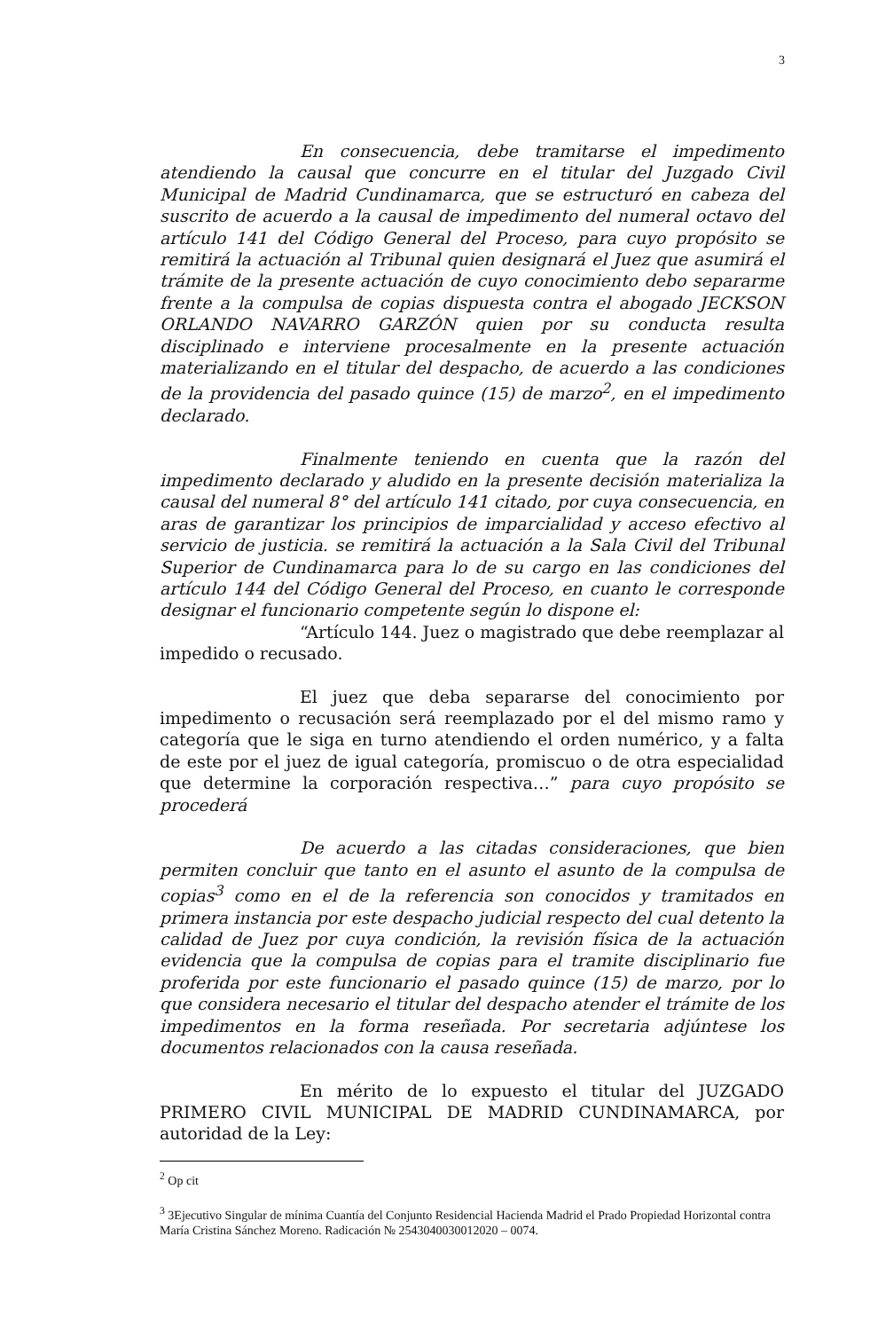3
En consecuencia, debe tramitarse el impedimento atendiendo la causal que concurre en el titular del Juzgado Civil Municipal de Madrid Cundinamarca, que se estructuró en cabeza del suscrito de acuerdo a la causal de impedimento del numeral octavo del artículo 141 del Código General del Proceso, para cuyo propósito se remitirá la actuación al Tribunal quien designará el Juez que asumirá el trámite de la presente actuación de cuyo conocimiento debo separarme frente a la compulsa de copias dispuesta contra el abogado JECKSON ORLANDO NAVARRO GARZÓN quien por su conducta resulta disciplinado e interviene procesalmente en la presente actuación materializando en el titular del despacho, de acuerdo a las condiciones de la providencia del pasado quince (15) de marzo<sup>2</sup>, en el impedimento declarado.
Finalmente teniendo en cuenta que la razón del impedimento declarado y aludido en la presente decisión materializa la causal del numeral 8° del artículo 141 citado, por cuya consecuencia, en aras de garantizar los principios de imparcialidad y acceso efectivo al servicio de justicia. se remitirá la actuación a la Sala Civil del Tribunal Superior de Cundinamarca para lo de su cargo en las condiciones del artículo 144 del Código General del Proceso, en cuanto le corresponde designar el funcionario competente según lo dispone el:
“Artículo 144. Juez o magistrado que debe reemplazar al impedido o recusado.
El juez que deba separarse del conocimiento por impedimento o recusación será reemplazado por el del mismo ramo y categoría que le siga en turno atendiendo el orden numérico, y a falta de este por el juez de igual categoría, promiscuo o de otra especialidad que determine la corporación respectiva…” para cuyo propósito se procederá
De acuerdo a las citadas consideraciones, que bien permiten concluir que tanto en el asunto el asunto de la compulsa de copias<sup>3</sup> como en el de la referencia son conocidos y tramitados en primera instancia por este despacho judicial respecto del cual detento la calidad de Juez por cuya condición, la revisión física de la actuación evidencia que la compulsa de copias para el tramite disciplinario fue proferida por este funcionario el pasado quince (15) de marzo, por lo que considera necesario el titular del despacho atender el trámite de los impedimentos en la forma reseñada. Por secretaria adjúntese los documentos relacionados con la causa reseñada.
En mérito de lo expuesto el titular del JUZGADO PRIMERO CIVIL MUNICIPAL DE MADRID CUNDINAMARCA, por autoridad de la Ley:
<sup>2</sup> Op cit
<sup>3</sup> 3Ejecutivo Singular de mínima Cuantía del Conjunto Residencial Hacienda Madrid el Prado Propiedad Horizontal contra María Cristina Sánchez Moreno. Radicación № 2543040030012020 – 0074.